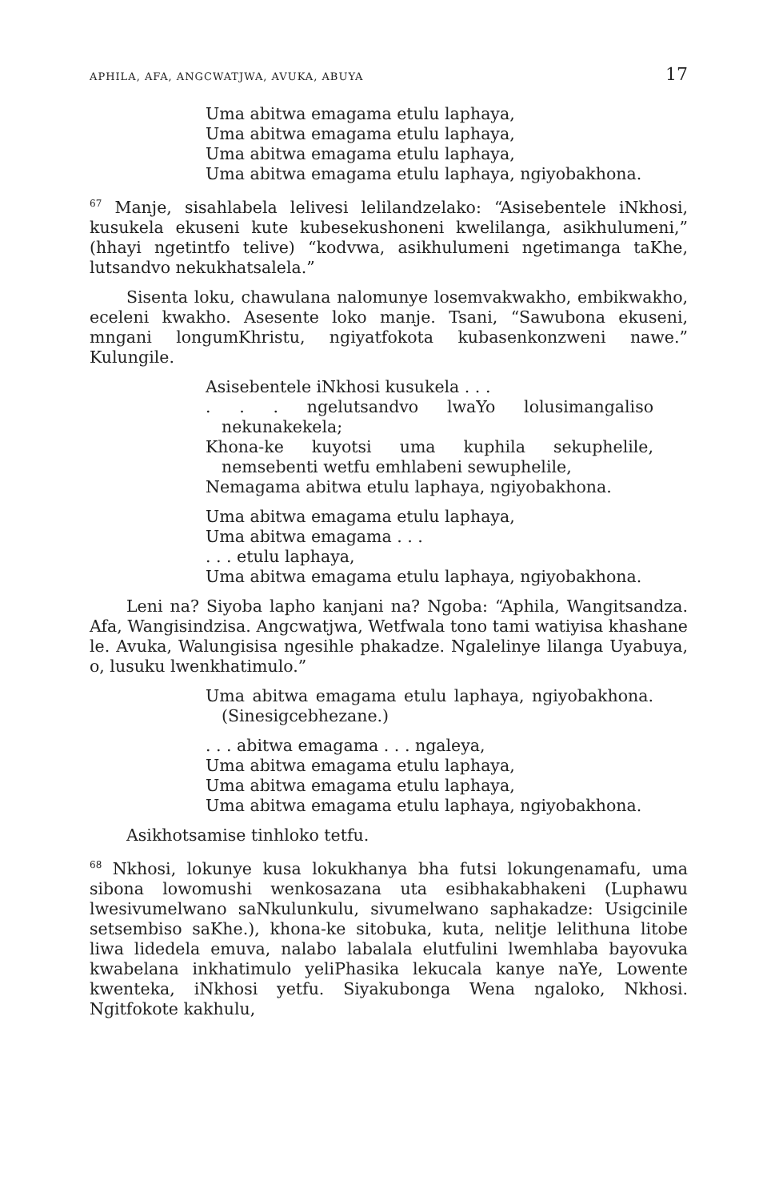APHILA, AFA, ANGCWATJWA, AVUKA, ABUYA 17
Uma abitwa emagama etulu laphaya,
Uma abitwa emagama etulu laphaya,
Uma abitwa emagama etulu laphaya,
Uma abitwa emagama etulu laphaya, ngiyobakhona.
<sup>67</sup> Manje, sisahlabela lelivesi lelilandzelako: “Asisebentele iNkhosi, kusukela ekuseni kute kubesekushoneni kwelilanga, asikhulumeni,” (hhayi ngetintfo telive) “kodvwa, asikhulumeni ngetimanga taKhe, lutsandvo nekukhatsalela.”
Sisenta loku, chawulana nalomunye losemvakwakho, embikwakho, eceleni kwakho. Asesente loko manje. Tsani, “Sawubona ekuseni, mngani longumKhristu, ngiyatfokota kubasenkonzweni nawe.” Kulungile.
Asisebentele iNkhosi kusukela . . .
. . . ngelutsandvo lwaYo lolusimangaliso nekunakekela;
Khona-ke kuyotsi uma kuphila sekuphelile, nemsebenti wetfu emhlabeni sewuphelile,
Nemagama abitwa etulu laphaya, ngiyobakhona.
Uma abitwa emagama etulu laphaya,
Uma abitwa emagama . . .
. . . etulu laphaya,
Uma abitwa emagama etulu laphaya, ngiyobakhona.
Leni na? Siyoba lapho kanjani na? Ngoba: “Aphila, Wangitsandza. Afa, Wangisindzisa. Angcwatjwa, Wetfwala tono tami watiyisa khashane le. Avuka, Walungisisa ngesihle phakadze. Ngalelinye lilanga Uyabuya, o, lusuku lwenkhatimulo.”
Uma abitwa emagama etulu laphaya, ngiyobakhona. (Sinesigcebhezane.)
. . . abitwa emagama . . . ngaleya,
Uma abitwa emagama etulu laphaya,
Uma abitwa emagama etulu laphaya,
Uma abitwa emagama etulu laphaya, ngiyobakhona.
Asikhotsamise tinhloko tetfu.
<sup>68</sup> Nkhosi, lokunye kusa lokukhanya bha futsi lokungenamafu, uma sibona lowomushi wenkosazana uta esibhakabhakeni (Luphawu lwesivumelwano saNkulunkulu, sivumelwano saphakadze: Usigcinile setsembiso saKhe.), khona-ke sitobuka, kuta, nelitje lelithuna litobe liwa lidedela emuva, nalabo labalala elutfulini lwemhlaba bayovuka kwabelana inkhatimulo yeliPhasika lekucala kanye naYe, Lowente kwenteka, iNkhosi yetfu. Siyakubonga Wena ngaloko, Nkhosi. Ngitfokote kakhulu,